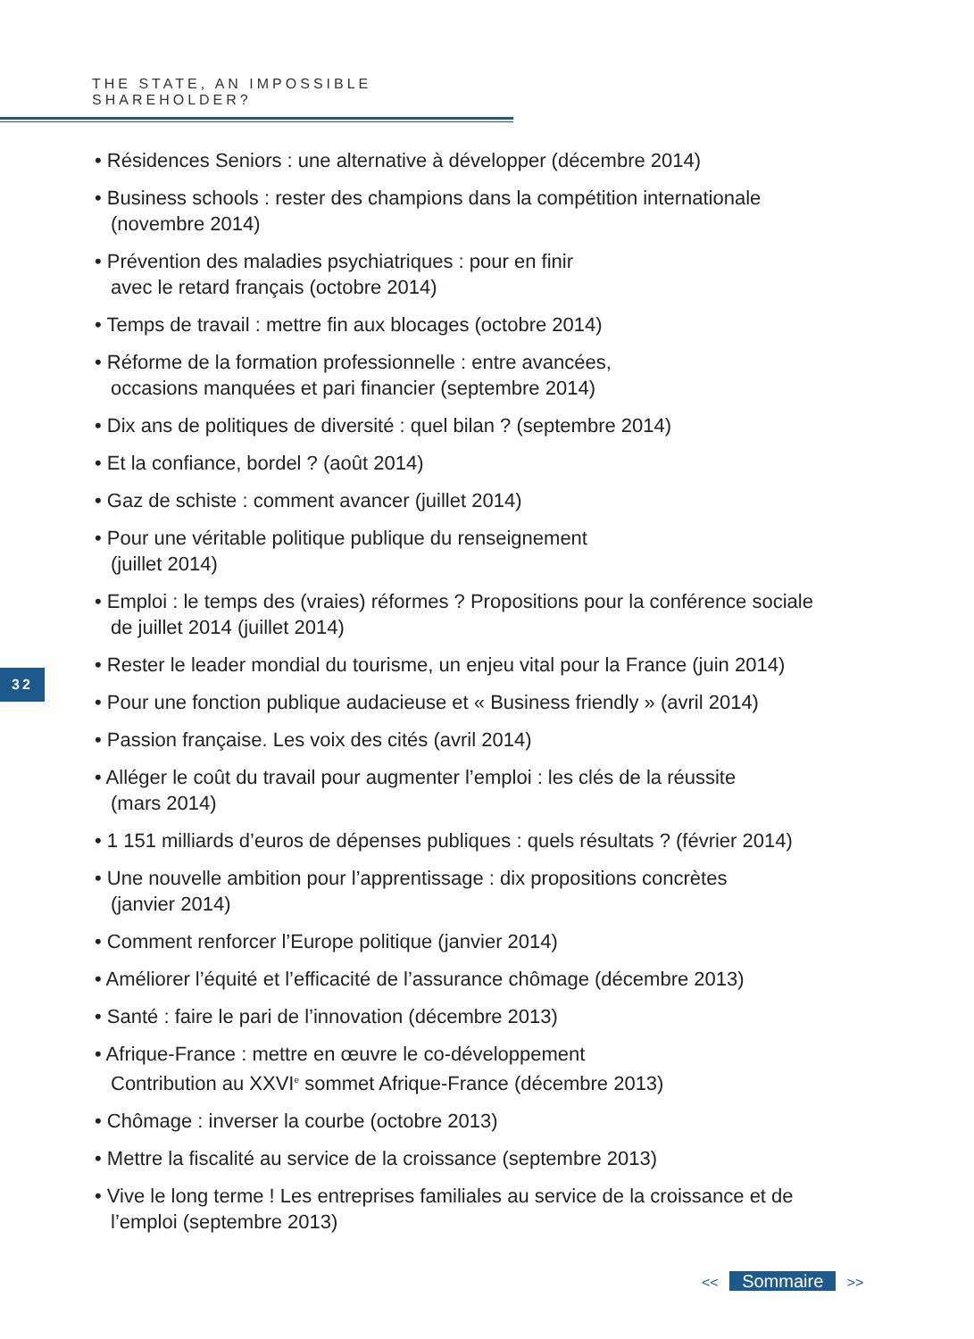THE STATE, AN IMPOSSIBLE SHAREHOLDER?
• Résidences Seniors : une alternative à développer (décembre 2014)
• Business schools : rester des champions dans la compétition internationale
(novembre 2014)
• Prévention des maladies psychiatriques : pour en finir
avec le retard français (octobre 2014)
• Temps de travail : mettre fin aux blocages (octobre 2014)
• Réforme de la formation professionnelle : entre avancées,
occasions manquées et pari financier (septembre 2014)
• Dix ans de politiques de diversité : quel bilan ? (septembre 2014)
• Et la confiance, bordel ? (août 2014)
• Gaz de schiste : comment avancer (juillet 2014)
• Pour une véritable politique publique du renseignement
(juillet 2014)
• Emploi : le temps des (vraies) réformes ? Propositions pour la conférence sociale
de juillet 2014 (juillet 2014)
• Rester le leader mondial du tourisme, un enjeu vital pour la France (juin 2014)
• Pour une fonction publique audacieuse et « Business friendly » (avril 2014)
• Passion française. Les voix des cités (avril 2014)
• Alléger le coût du travail pour augmenter l’emploi : les clés de la réussite
(mars 2014)
• 1 151 milliards d’euros de dépenses publiques : quels résultats ? (février 2014)
• Une nouvelle ambition pour l’apprentissage : dix propositions concrètes
(janvier 2014)
• Comment renforcer l’Europe politique (janvier 2014)
• Améliorer l’équité et l’efficacité de l’assurance chômage (décembre 2013)
• Santé : faire le pari de l’innovation (décembre 2013)
• Afrique-France : mettre en œuvre le co-développement
Contribution au XXVI<sup>e</sup> sommet Afrique-France (décembre 2013)
• Chômage : inverser la courbe (octobre 2013)
• Mettre la fiscalité au service de la croissance (septembre 2013)
• Vive le long terme ! Les entreprises familiales au service de la croissance et de
l’emploi (septembre 2013)
32
<< Sommaire >>